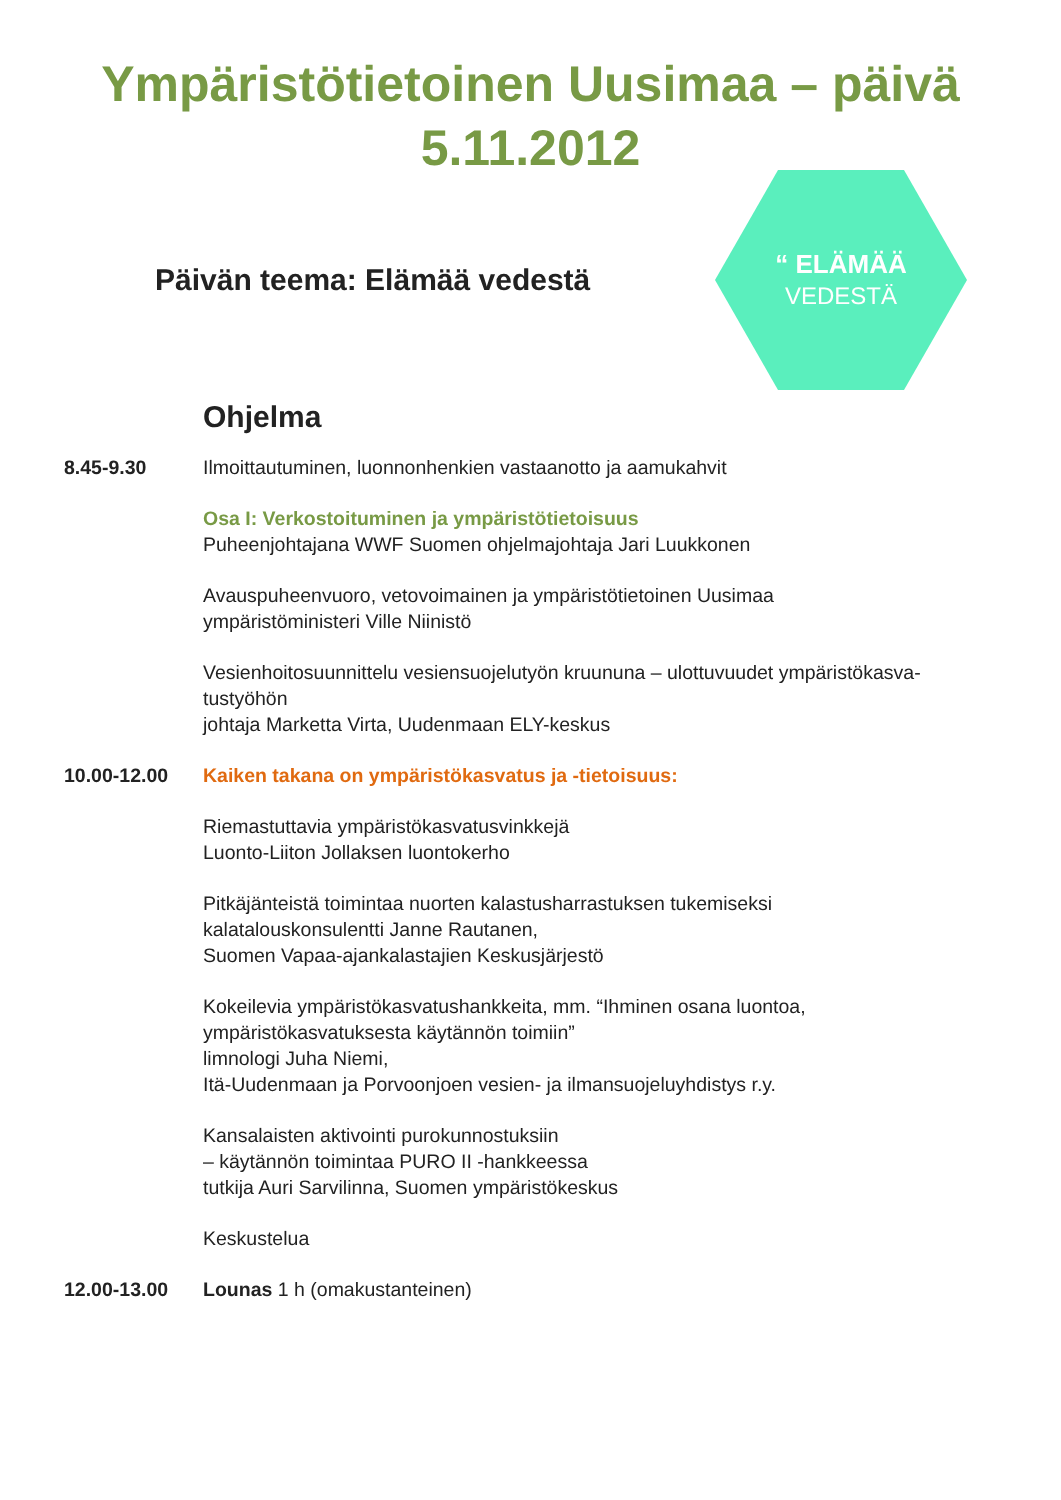Ympäristötietoinen Uusimaa – päivä
5.11.2012
Päivän teema: Elämää vedestä
“ ELÄMÄÄ
VEDESTÄ
Ohjelma
8.45-9.30 Ilmoittautuminen, luonnonhenkien vastaanotto ja aamukahvit
Osa I: Verkostoituminen ja ympäristötietoisuus
Puheenjohtajana WWF Suomen ohjelmajohtaja Jari Luukkonen
Avauspuheenvuoro, vetovoimainen ja ympäristötietoinen Uusimaa
ympäristöministeri Ville Niinistö
Vesienhoitosuunnittelu vesiensuojelutyön kruununa – ulottuvuudet ympäristökasva-tustyöhön
johtaja Marketta Virta, Uudenmaan ELY-keskus
10.00-12.00 Kaiken takana on ympäristökasvatus ja -tietoisuus:
Riemastuttavia ympäristökasvatusvinkkejä
Luonto-Liiton Jollaksen luontokerho
Pitkäjänteistä toimintaa nuorten kalastusharrastuksen tukemiseksi
kalatalouskonsulentti Janne Rautanen,
Suomen Vapaa-ajankalastajien Keskusjärjestö
Kokeilevia ympäristökasvatushankkeita, mm. “Ihminen osana luontoa, ympäristökasvatuksesta käytännön toimiin”
limnologi Juha Niemi,
Itä-Uudenmaan ja Porvoonjoen vesien- ja ilmansuojeluyhdistys r.y.
Kansalaisten aktivointi purokunnostuksiin
– käytännön toimintaa PURO II -hankkeessa
tutkija Auri Sarvilinna, Suomen ympäristökeskus
Keskustelua
12.00-13.00 Lounas 1 h (omakustanteinen)